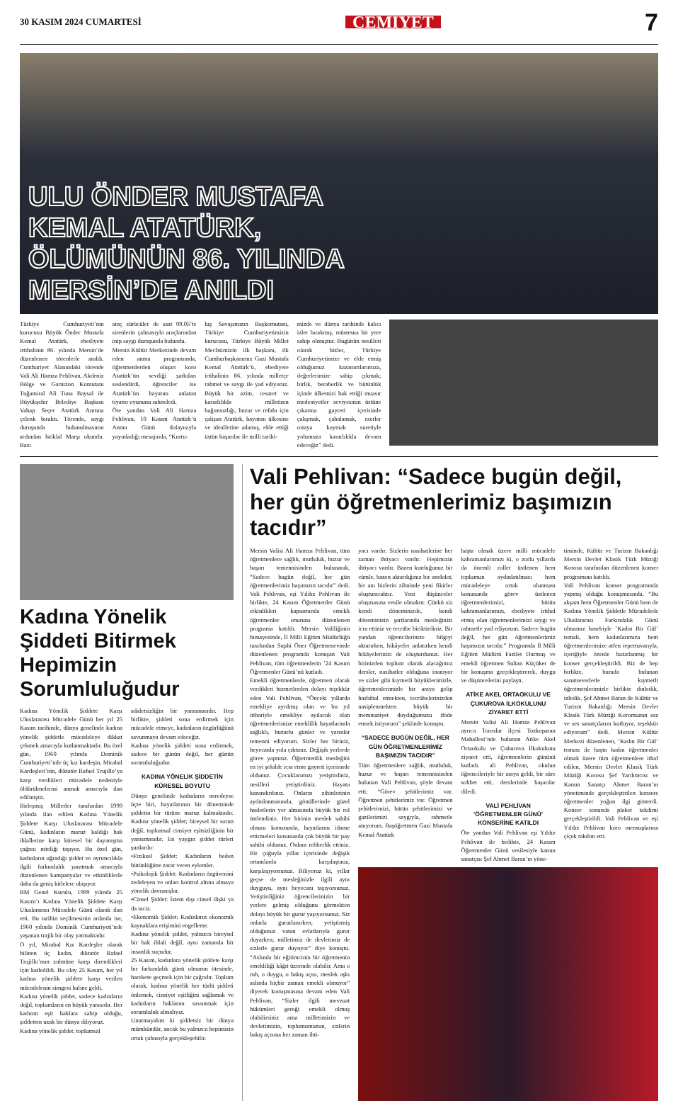30 KASIM 2024 CUMARTESİ CEMİYET 7
ULU ÖNDER MUSTAFA
KEMAL ATATÜRK,
ÖLÜMÜNÜN 86. YILINDA
MERSİN’DE ANILDI
Türkiye Cumhuriyeti’nin kurucusu Büyük Önder Mustafa Kemal Atatürk, ebediyete irtihalinin 86. yılında Mersin’de düzenlenen törenlerle anıldı. Cumhuriyet Alanındaki törende Vali Ali Hamza Pehlivan, Akdeniz Bölge ve Garnizon Komutanı Tuğamiral Ali Tuna Baysal ile Büyükşehir Belediye Başkanı Vahap Seçer Atatürk Anıtına çelenk bıraktı. Törende, saygı duruşunda bulunulmasının ardından İstiklal Marşı okundu. Bazı
araç sürücüler de saat 09.05’te sirenlerin çalmasıyla araçlarından inip saygı duruşunda bulundu.
Mersin Kültür Merkezinde devam eden anma programında, öğretmenlerden oluşan koro Atatürk’ün sevdiği şarkıları seslendirdi, öğrenciler ise Atatürk’ün hayatını anlatan tiyatro oyununu sahneledi.
Öte yandan Vali Ali Hamza Pehlivan, 10 Kasım Atatürk’ü Anma Günü dolayısıyla yayınladığı mesajında, “Kurtu-
luş Savaşımızın Başkomutanı, Türkiye Cumhuriyetimizin kurucusu, Türkiye Büyük Millet Meclisimizin ilk başkanı, ilk Cumhurbaşkanımız Gazi Mustafa Kemal Atatürk’ü, ebediyete irtihalinin 86. yılında milletçe rahmet ve saygı ile yad ediyoruz. Büyük bir azim, cesaret ve kararlılıkla milletinin bağımsızlığı, huzur ve refahı için çalışan Atatürk, hayatını ülkesine ve ideallerine adamış, elde ettiği üstün başarılar ile milli tarihi-
mizde ve dünya tarihinde kalıcı izler bırakmış, müstesna bir yere sahip olmuştur. Bugünün nesilleri olarak bizler, Türkiye Cumhuriyetimize ve elde etmiş olduğumuz kazanımlarımıza, değerlerimize sahip çıkmak; birlik, beraberlik ve bütünlük içinde ülkemizi hak ettiği muasır medeniyetler seviyesinin üstüne çıkarma gayreti içerisinde çalışmak, çabalamak, eserler ortaya koymak suretiyle yolumuza kararlılıkla devam edeceğiz” dedi.
Kadına Yönelik Şiddeti Bitirmek Hepimizin Sorumluluğudur
Kadına Yönelik Şiddete Karşı Uluslararası Mücadele Günü her yıl 25 Kasım tarihinde, dünya genelinde kadına yönelik şiddetle mücadeleye dikkat çekmek amacıyla kutlanmaktadır. Bu özel gün, 1960 yılında Dominik Cumhuriyeti’nde üç kız kardeşin, Mirabal Kardeşleri’nin, diktatör Rafael Trujillo’ya karşı verdikleri mücadele nedeniyle öldürülmelerini anmak amacıyla ilan edilmiştir.
Birleşmiş Milletler tarafından 1999 yılında ilan edilen Kadına Yönelik Şiddete Karşı Uluslararası Mücadele Günü, kadınların maruz kaldığı hak ihlallerine karşı küresel bir dayanışma çağrısı niteliği taşıyor. Bu özel gün, kadınların uğradığı şiddet ve ayrımcılıkla ilgili farkındalık yaratmak amacıyla düzenlenen kampanyalar ve etkinliklerle daha da geniş kitlelere ulaşıyor.
BM Genel Kurulu, 1999 yılında 25 Kasım’ı Kadına Yönelik Şiddete Karşı Uluslararası Mücadele Günü olarak ilan etti. Bu tarihin seçilmesinin ardında ise, 1960 yılında Dominik Cumhuriyeti’nde yaşanan trajik bir olay yatmaktadır.
O yıl, Mirabal Kız Kardeşler olarak bilinen üç kadın, diktatör Rafael Trujillo’nun zulmüne karşı direndikleri için katledildi. Bu olay 25 Kasım, her yıl kadına yönelik şiddete karşı verilen mücadelenin simgesi haline geldi.
Kadına yönelik şiddet, sadece kadınların değil, toplumların en büyük yarasıdır. Her kadının eşit haklara sahip olduğu, şiddetten uzak bir dünya diliyoruz.
Kadına yönelik şiddet, toplumsal
adaletsizliğin bir yansımasıdır. Hep birlikte, şiddeti sona erdirmek için mücadele etmeye, kadınların özgürlüğünü savunmaya devam edeceğiz.
Kadına yönelik şiddeti sona erdirmek, sadece bir günün değil, her günün sorumluluğudur.
KADINA YÖNELİK ŞİDDETİN KÜRESEL BOYUTU
Dünya genelinde kadınların neredeyse üçte biri, hayatlarının bir döneminde şiddetin bir türüne maruz kalmaktadır. Kadına yönelik şiddet; bireysel bir sorun değil, toplumsal cinsiyet eşitsizliğinin bir yansımasıdır. En yaygın şiddet türleri şunlardır:
•Fiziksel Şiddet: Kadınların beden bütünlüğüne zarar veren eylemler.
•Psikolojik Şiddet: Kadınların özgüvenini zedeleyen ve onları kontrol altına almaya yönelik davranışlar.
•Cinsel Şiddet: İstem dışı cinsel ilişki ya da taciz.
•Ekonomik Şiddet: Kadınların ekonomik kaynaklara erişimini engelleme.
Kadına yönelik şiddet, yalnızca bireysel bir hak ihlali değil, aynı zamanda bir insanlık suçudur.
25 Kasım, kadınlara yönelik şiddete karşı bir farkındalık günü olmanın ötesinde, harekete geçmek için bir çağrıdır. Toplum olarak, kadına yönelik her türlü şiddeti önlemek, cinsiyet eşitliğini sağlamak ve kadınların haklarını savunmak için sorumluluk almalıyız.
Unutmayalım ki şiddetsiz bir dünya mümkündür, ancak bu yalnızca hepimizin ortak çabasıyla gerçekleşebilir.
Vali Pehlivan: “Sadece bugün değil, her gün öğretmenlerimiz başımızın tacıdır”
Mersin Valisi Ali Hamza Pehlivan, tüm öğretmenlere sağlık, mutluluk, huzur ve başarı temennisinden bulunarak, “Sadece bugün değil, her gün öğretmenlerimiz başımızın tacıdır” dedi. Vali Pehlivan, eşi Yıldız Pehlivan ile birlikte, 24 Kasım Öğretmenler Günü etkinlikleri kapsamında emekli öğretmenler onuruna düzenlenen programa katıldı. Mersin Valiliğinin himayesinde, İl Milli Eğitim Müdürlüğü tarafından Suphi Öner Öğretmenevinde düzenlenen programda konuşan Vali Pehlivan, tüm öğretmenlerin ’24 Kasım Öğretmenler Günü’nü kutladı.
Emekli öğretmenlerde, öğretmen olarak verdikleri hizmetlerden dolayı teşekkür eden Vali Pehlivan, “Önceki yıllarda emekliye ayrılmış olan ve bu yıl itibariyle emekliye ayılacak olan öğretmenlerimize emeklilik hayatlarında sağlıklı, huzurlu günler ve yarınlar temenni ediyorum. Sizler her biriniz, heyecanla yola çıktınız. Değişik yerlerde görev yaptınız. Öğretmenlik mesleğini en iyi şekilde icra etme gayreti içerisinde oldunuz. Çocuklarımızı yetiştirdiniz, nesilleri yetiştirdiniz. Hayata kazandırdınız. Onların zihinlerinin aydınlanmasında, gönüllerinde güzel hasletlerin yer almasında büyük bir rol üstlendiniz. Her birinin meslek sahibi olması konusunda, hayatlarını idame ettirmeleri konusunda çok büyük bir pay sahibi oldunuz. Onlara rehberlik ettiniz. Bir çoğuyla yıllar içerisinde değişik ortamlarda karşılaştınız, karşılaşıyorsunuz. Biliyoruz ki, yıllar geçse de mesleğinizle ilgili aynı duyguyu, aynı heyecanı taşıyorsunuz. Yetiştirdiğiniz öğrencilerinizin bir yerlere gelmiş olduğunu görmekten dolayı büyük bir gurur yaşıyorsunuz. Siz onlarla gururlanırken, yetiştirmiş olduğunuz vatan evlatlarıyla gurur duyarken; milletimiz de devletimiz de sizlerle gurur duyuyor” diye konuştu. “Aslında bir eğitimcinin bir öğretmenin emekliliği kâğıt üzerinde olabilir. Ama o ruh, o duygu, o bakış açısı, meslek aşkı aslında hiçbir zaman emekli olmuyor” diyerek konuşmasına devam eden Vali Pehlivan, “Sizler ilgili mevzuat hükümleri gereği emekli olmuş olabilirsiniz ama milletimizin ve devletimizin, toplumumuzun, sizlerin bakış açısına her zaman ihti-
yacı vardır. Sizlerin nasihatlerine her zaman ihtiyacı vardır. Hepimizin ihtiyacı vardır. Bazen kurduğunuz bir cümle, bazen aktardığınız bir anekdot, bir anı bizlerin zihninde yeni fikirler oluşturacaktır. Yeni düşünceler oluşmasına vesile olmaktır. Çünkü siz kendi döneminizde, kendi döneminizin şartlarında mesleğinizi icra ettiniz ve tecrübe biriktirdiniz. Bir yandan öğrencilerinize bilgiyi aktarırken, hikâyeler anlatırken kendi hikâyelerinizi de oluşturdunuz. Her birinizden toplum olarak alacağımız dersler, nasihatler olduğuna inanıyor ve sizler gibi kıymetli büyüklerimizle, öğretmenlerimizle bir araya gelip hasbihal etmekten, tecrübelerinizden nasiplenmekten büyük bir memnuniyet duyduğumuzu ifade etmek istiyorum” şeklinde konuştu.
“SADECE BUGÜN DEĞİL, HER GÜN ÖĞRETMENLERİMİZ BAŞIMIZIN TACIDIR”
Tüm öğretmenlere sağlık, mutluluk, huzur ve başarı temennisinden bulunan Vali Pehlivan, şöyle devam etti; “Görev şehitlerimiz var. Öğretmen şehitlerimiz var. Öğretmen şehitlerimizi, bütün şehitlerimizi ve gazilerimizi saygıyla, rahmetle anıyorum. Başöğretmen Gazi Mustafa Kemal Atatürk
başta olmak üzere milli mücadele kahramanlarımızı ki, o zorlu yıllarda da önemli roller üstlenen hem toplumun aydınlatılması hem mücadeleye ortak olunması konusunda görev üstlenen öğretmenlerimizi, bütün kahramanlarımızı, ebediyete irtihal etmiş olan öğretmenlerimizi saygı ve rahmetle yad ediyorum. Sadece bugün değil, her gün öğretmenlerimiz başımızın tacıdır.” Programda İl Milli Eğitim Müdürü Fazilet Durmuş ve emekli öğretmen Sultan Küçüker de bir konuşma gerçekleştirerek, duygu ve düşüncelerini paylaştı.
ATİKE AKEL ORTAOKULU VE ÇUKUROVA İLKOKULUNU ZİYARET ETTİ
Mersin Valisi Ali Hamza Pehlivan ayrıca Toroslar ilçesi Tozkoparan Mahallesi’nde bulunan Atike Akel Ortaokulu ve Çukurova İlkokulunu ziyaret etti, öğretmenlerin gününü kutladı. ali Pehlivan, okulun öğrencileriyle bir araya geldi, bir süre sohbet etti, derslerinde başarılar diledi.
VALİ PEHLİVAN ’ÖĞRETMENLER GÜNÜ’ KONSERİNE KATILDI
Öte yandan Vali Pehlivan eşi Yıldız Pehlivan ile birlikte, 24 Kasım Öğretmenler Günü vesilesiyle kanun sanatçısı Şef Ahmet Baran’ın yöne-
timinde, Kültür ve Turizm Bakanlığı Mersin Devlet Klasik Türk Müziği Korosu tarafından düzenlenen konser programına katıldı.
Vali Pehlivan konser programında yapmış olduğu konuşmasında, “Bu akşam hem Öğretmenler Günü hem de Kadına Yönelik Şiddetle Mücadelede Uluslararası Farkındalık Günü olmamız hasebiyle ’Kadın Bir Gül’ temalı, hem kadınlarımıza hem öğretmenlerimize atfen repertuvarıyla, içeriğiyle özenle hazırlanmış bir konser gerçekleştirildi. Biz de hep birlikte, burada bulunan sanatseverlerle kıymetli öğretmenlerimizle birlikte dinledik, izledik. Şef Ahmet Baran ile Kültür ve Turizm Bakanlığı Mersin Devlet Klasik Türk Müziği Koromuzun saz ve ses sanatçılarını kutluyor, teşekkür ediyorum” dedi. Mersin Kültür Merkezi düzenlenen, ’Kadın Bir Gül’ teması ile başta kadın öğretmenler olmak üzere tüm öğretmenlere ithaf edilen, Mersin Devlet Klasik Türk Müziği Korosu Şef Yardımcısı ve Kanun Sanatçı Ahmet Baran’ın yönetiminde gerçekleştirilen konsere öğretmenler yoğun ilgi gösterdi. Konser sonunda plaket takdimi gerçekleştirildi. Vali Pehlivan ve eşi Yıldız Pehlivan koro mensuplarına çiçek takdim etti.